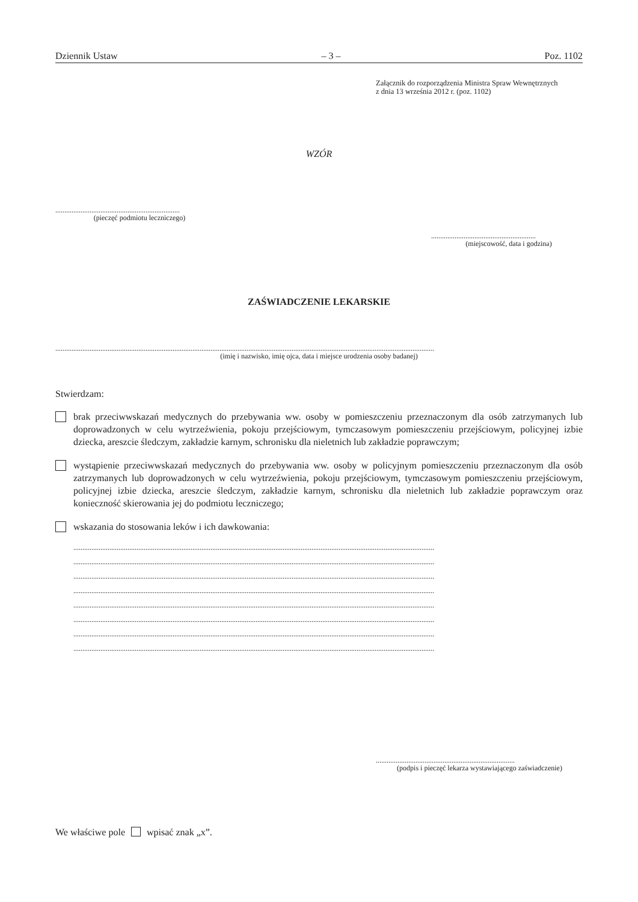Dziennik Ustaw – 3 – Poz. 1102
Załącznik do rozporządzenia Ministra Spraw Wewnętrznych
z dnia 13 września 2012 r. (poz. 1102)
WZÓR
.....................................................................
(pieczęć podmiotu leczniczego)
..........................................................
(miejscowość, data i godzina)
ZAŚWIADCZENIE LEKARSKIE
..................................................................................................................................................................................................................
(imię i nazwisko, imię ojca, data i miejsce urodzenia osoby badanej)
Stwierdzam:
brak przeciwwskazań medycznych do przebywania ww. osoby w pomieszczeniu przeznaczonym dla osób zatrzymanych lub doprowadzonych w celu wytrzeźwienia, pokoju przejściowym, tymczasowym pomieszczeniu przejściowym, policyjnej izbie dziecka, areszcie śledczym, zakładzie karnym, schronisku dla nieletnich lub zakładzie poprawczym;
wystąpienie przeciwwskazań medycznych do przebywania ww. osoby w policyjnym pomieszczeniu przeznaczonym dla osób zatrzymanych lub doprowadzonych w celu wytrzeźwienia, pokoju przejściowym, tymczasowym pomieszczeniu przejściowym, policyjnej izbie dziecka, areszcie śledczym, zakładzie karnym, schronisku dla nieletnich lub zakładzie poprawczym oraz konieczność skierowania jej do podmiotu leczniczego;
wskazania do stosowania leków i ich dawkowania:
........................................................................................................................................................................................................
........................................................................................................................................................................................................
........................................................................................................................................................................................................
........................................................................................................................................................................................................
........................................................................................................................................................................................................
........................................................................................................................................................................................................
........................................................................................................................................................................................................
........................................................................................................................................................................................................
.............................................................................
(podpis i pieczęć lekarza wystawiającego zaświadczenie)
We właściwe pole wpisać znak „x”.